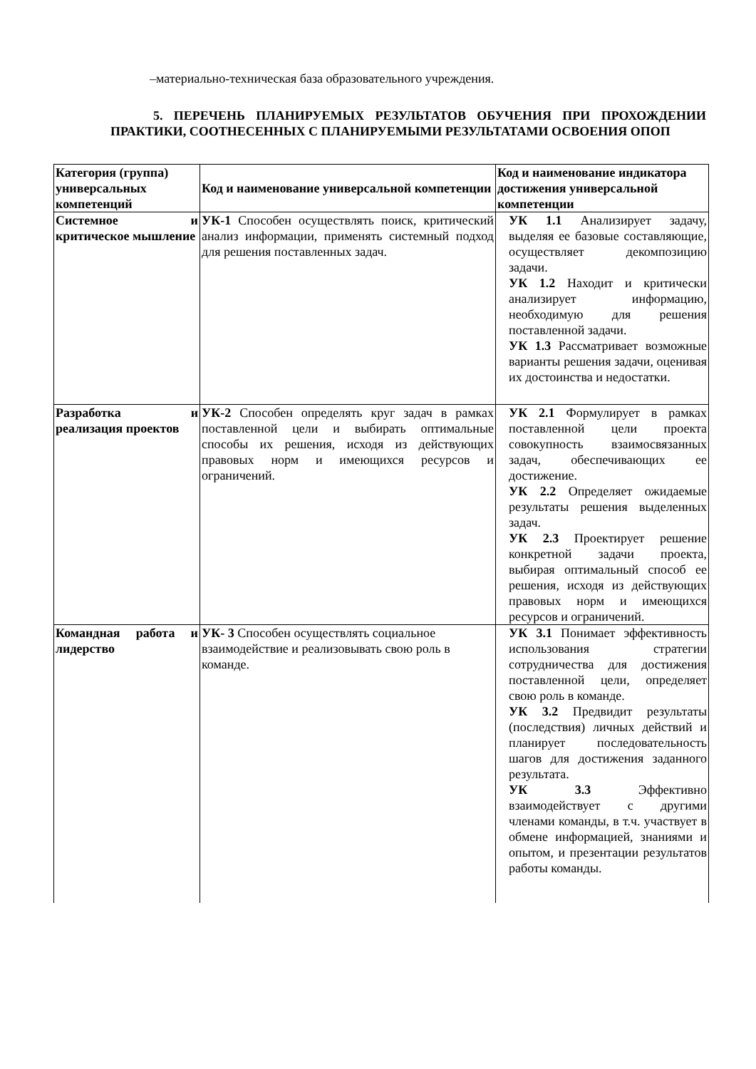–материально-техническая база образовательного учреждения.
5. ПЕРЕЧЕНЬ ПЛАНИРУЕМЫХ РЕЗУЛЬТАТОВ ОБУЧЕНИЯ ПРИ ПРОХОЖДЕНИИ ПРАКТИКИ, СООТНЕСЕННЫХ С ПЛАНИРУЕМЫМИ РЕЗУЛЬТАТАМИ ОСВОЕНИЯ ОПОП
| Категория (группа) универсальных компетенций | Код и наименование универсальной компетенции | Код и наименование индикатора достижения универсальной компетенции |
| --- | --- | --- |
| Системное и критическое мышление | УК-1 Способен осуществлять поиск, критический анализ информации, применять системный подход для решения поставленных задач. | УК 1.1 Анализирует задачу, выделяя ее базовые составляющие, осуществляет декомпозицию задачи. УК 1.2 Находит и критически анализирует информацию, необходимую для решения поставленной задачи. УК 1.3 Рассматривает возможные варианты решения задачи, оценивая их достоинства и недостатки. |
| Разработка и реализация проектов | УК-2 Способен определять круг задач в рамках поставленной цели и выбирать оптимальные способы их решения, исходя из действующих правовых норм и имеющихся ресурсов и ограничений. | УК 2.1 Формулирует в рамках поставленной цели проекта совокупность взаимосвязанных задач, обеспечивающих ее достижение. УК 2.2 Определяет ожидаемые результаты решения выделенных задач. УК 2.3 Проектирует решение конкретной задачи проекта, выбирая оптимальный способ ее решения, исходя из действующих правовых норм и имеющихся ресурсов и ограничений. |
| Командная работа и лидерство | УК- 3 Способен осуществлять социальное взаимодействие и реализовывать свою роль в команде. | УК 3.1 Понимает эффективность использования стратегии сотрудничества для достижения поставленной цели, определяет свою роль в команде. УК 3.2 Предвидит результаты (последствия) личных действий и планирует последовательность шагов для достижения заданного результата. УК 3.3 Эффективно взаимодействует с другими членами команды, в т.ч. участвует в обмене информацией, знаниями и опытом, и презентации результатов работы команды. |